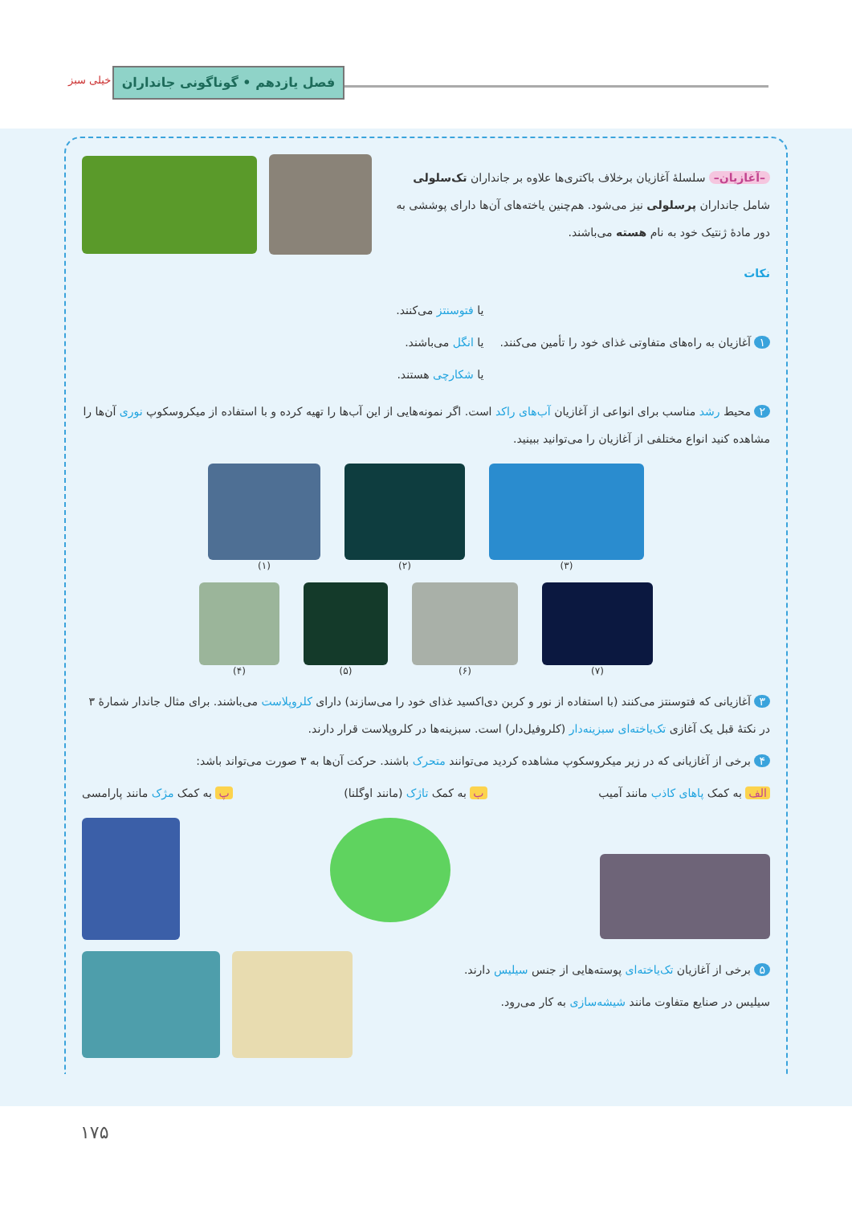فصل یازدهم • گوناگونی جانداران
خیلی سبز
–آغازیان– سلسلهٔ آغازیان برخلاف باکتری‌ها علاوه بر جانداران تک‌سلولی شامل جانداران پرسلولی نیز می‌شود. هم‌چنین یاخته‌های آن‌ها دارای پوششی به دور مادهٔ ژنتیک خود به نام هسته می‌باشند.
نکات
۱ آغازیان به راه‌های متفاوتی غذای خود را تأمین می‌کنند.
یا فتوسنتز می‌کنند.
یا انگل می‌باشند.
یا شکارچی هستند.
۲ محیط رشد مناسب برای انواعی از آغازیان آب‌های راکد است. اگر نمونه‌هایی از این آب‌ها را تهیه کرده و با استفاده از میکروسکوپ نوری آن‌ها را مشاهده کنید انواع مختلفی از آغازیان را می‌توانید ببینید.
(۱) (۲) (۳)
(۴) (۵) (۶) (۷)
۳ آغازیانی که فتوسنتز می‌کنند (با استفاده از نور و کربن دی‌اکسید غذای خود را می‌سازند) دارای کلروپلاست می‌باشند. برای مثال جاندار شمارهٔ ۳ در نکتهٔ قبل یک آغازی تک‌یاخته‌ای سبزینه‌دار (کلروفیل‌دار) است. سبزینه‌ها در کلروپلاست قرار دارند.
۴ برخی از آغازیانی که در زیر میکروسکوپ مشاهده کردید می‌توانند متحرک باشند. حرکت آن‌ها به ۳ صورت می‌تواند باشد:
الف به کمک پاهای کاذب مانند آمیب ب به کمک تاژک (مانند اوگلنا) پ به کمک مژک مانند پارامسی
۵ برخی از آغازیان تک‌یاخته‌ای پوسته‌هایی از جنس سیلیس دارند.
سیلیس در صنایع متفاوت مانند شیشه‌سازی به کار می‌رود.
۱۷۵